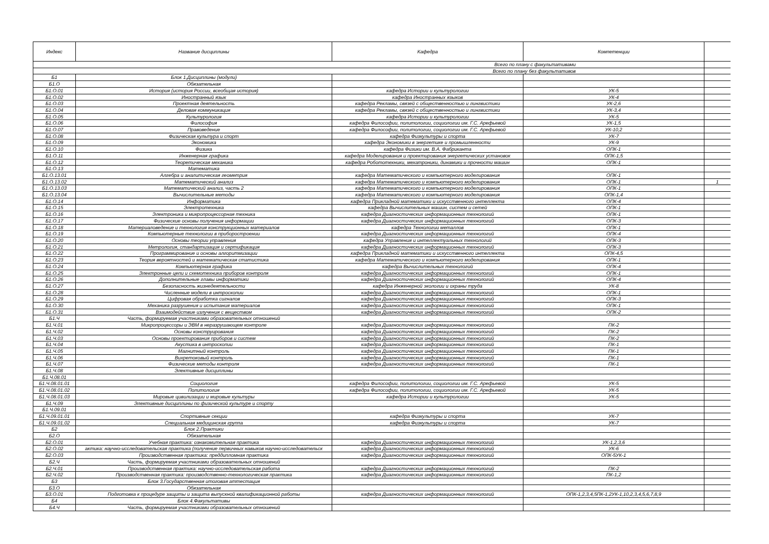| Индекс | Название дисциплины | Кафедра | Компетенции | |
| --- | --- | --- | --- | --- |
| Всего по плану с факультативами | | | | |
| Всего по плану без факультативов | | | | |
| Б1 | Блок 1.Дисциплины (модули) | | | |
| Б1.О | Обязательная | | | |
| Б1.О.01 | История (история России, всеобщая история) | кафедра Истории и культурологии | УК-5 | |
| Б1.О.02 | Иностранный язык | кафедра Иностранных языков | УК-4 | |
| Б1.О.03 | Проектная деятельность | кафедра Рекламы, связей с общественностью и лингвистики | УК-2,6 | |
| Б1.О.04 | Деловая коммуникация | кафедра Рекламы, связей с общественностью и лингвистики | УК-3,4 | |
| Б1.О.05 | Культурология | кафедра Истории и культурологии | УК-5 | |
| Б1.О.06 | Философия | кафедра Философии, политологии, социологии им. Г.С. Арефьевой | УК-1,5 | |
| Б1.О.07 | Правоведение | кафедра Философии, политологии, социологии им. Г.С. Арефьевой | УК-10,2 | |
| Б1.О.08 | Физическая культура и спорт | кафедра Физкультуры и спорта | УК-7 | |
| Б1.О.09 | Экономика | кафедра Экономики в энергетике и промышленности | УК-9 | |
| Б1.О.10 | Физика | кафедра Физики им. В.А. Фабриканта | ОПК-1 | |
| Б1.О.11 | Инженерная графика | кафедра Моделирования и проектирования энергетических установок | ОПК-1,5 | |
| Б1.О.12 | Теоретическая механика | кафедра Робототехники, мехатроники, динамики и прочности машин | ОПК-1 | |
| Б1.О.13 | Математика | | | |
| Б1.О.13.01 | Алгебра и аналитическая геометрия | кафедра Математического и компьютерного моделирования | ОПК-1 | |
| Б1.О.13.02 | Математический анализ | кафедра Математического и компьютерного моделирования | ОПК-1 | 1 |
| Б1.О.13.03 | Математический анализ, часть 2 | кафедра Математического и компьютерного моделирования | ОПК-1 | |
| Б1.О.13.04 | Вычислительные методы | кафедра Математического и компьютерного моделирования | ОПК-1,4 | |
| Б1.О.14 | Информатика | кафедра Прикладной математики и искусственного интеллекта | ОПК-4 | |
| Б1.О.15 | Электротехника | кафедра Вычислительных машин, систем и сетей | ОПК-1 | |
| Б1.О.16 | Электроника и микропроцессорная техника | кафедра Диагностических информационных технологий | ОПК-1 | |
| Б1.О.17 | Физические основы получения информации | кафедра Диагностических информационных технологий | ОПК-3 | |
| Б1.О.18 | Материаловедение и технология конструкционных материалов | кафедра Технологии металлов | ОПК-1 | |
| Б1.О.19 | Компьютерные технологии в приборостроении | кафедра Диагностических информационных технологий | ОПК-4 | |
| Б1.О.20 | Основы теории управления | кафедра Управления и интеллектуальных технологий | ОПК-3 | |
| Б1.О.21 | Метрология, стандартизация и сертификация | кафедра Диагностических информационных технологий | ОПК-3 | |
| Б1.О.22 | Программирование и основы алгоритмизации | кафедра Прикладной математики и искусственного интеллекта | ОПК-4,5 | |
| Б1.О.23 | Теория вероятностей и математическая статистика | кафедра Математического и компьютерного моделирования | ОПК-1 | |
| Б1.О.24 | Компьютерная графика | кафедра Вычислительных технологий | ОПК-4 | |
| Б1.О.25 | Электронные цепи и схемотехника приборов контроля | кафедра Диагностических информационных технологий | ОПК-1 | |
| Б1.О.26 | Дополнительные главы информатики | кафедра Диагностических информационных технологий | ОПК-4 | |
| Б1.О.27 | Безопасность жизнедеятельности | кафедра Инженерной экологии и охраны труда | УК-8 | |
| Б1.О.28 | Численные модели в интроскопии | кафедра Диагностических информационных технологий | ОПК-1 | |
| Б1.О.29 | Цифровая обработка сигналов | кафедра Диагностических информационных технологий | ОПК-3 | |
| Б1.О.30 | Механика разрушения и испытания материалов | кафедра Диагностических информационных технологий | ОПК-1 | |
| Б1.О.31 | Взаимодействие излучения с веществом | кафедра Диагностических информационных технологий | ОПК-2 | |
| Б1.Ч | Часть, формируемая участниками образовательных отношений | | | |
| Б1.Ч.01 | Микропроцессоры и ЭВМ в неразрушающем контроле | кафедра Диагностических информационных технологий | ПК-2 | |
| Б1.Ч.02 | Основы конструирования | кафедра Диагностических информационных технологий | ПК-2 | |
| Б1.Ч.03 | Основы проектирования приборов и систем | кафедра Диагностических информационных технологий | ПК-2 | |
| Б1.Ч.04 | Акустика в интроскопии | кафедра Диагностических информационных технологий | ПК-1 | |
| Б1.Ч.05 | Магнитный контроль | кафедра Диагностических информационных технологий | ПК-1 | |
| Б1.Ч.06 | Вихретоковый контроль | кафедра Диагностических информационных технологий | ПК-1 | |
| Б1.Ч.07 | Физические методы контроля | кафедра Диагностических информационных технологий | ПК-1 | |
| Б1.Ч.08 | Элективные дисциплины | | | |
| Б1.Ч.08.01 | | | | |
| Б1.Ч.08.01.01 | Социология | кафедра Философии, политологии, социологии им. Г.С. Арефьевой | УК-5 | |
| Б1.Ч.08.01.02 | Политология | кафедра Философии, политологии, социологии им. Г.С. Арефьевой | УК-5 | |
| Б1.Ч.08.01.03 | Мировые цивилизации и мировые культуры | кафедра Истории и культурологии | УК-5 | |
| Б1.Ч.09 | Элективные дисциплины по физической культуре и спорту | | | |
| Б1.Ч.09.01 | | | | |
| Б1.Ч.09.01.01 | Спортивные секции | кафедра Физкультуры и спорта | УК-7 | |
| Б1.Ч.09.01.02 | Специальная медицинская группа | кафедра Физкультуры и спорта | УК-7 | |
| Б2 | Блок 2.Практики | | | |
| Б2.О | Обязательная | | | |
| Б2.О.01 | Учебная практика: ознакомительная практика | кафедра Диагностических информационных технологий | УК-1,2,3,6 | |
| Б2.О.02 | актика: научно-исследовательская практика (получение первичных навыков научно-исследовательск | кафедра Диагностических информационных технологий | УК-6 | |
| Б2.О.03 | Производственная практика: преддипломная практика | кафедра Диагностических информационных технологий | ОПК-5УК-1 | |
| Б2.Ч | Часть, формируемая участниками образовательных отношений | | | |
| Б2.Ч.01 | Производственная практика: научно-исследовательская работа | кафедра Диагностических информационных технологий | ПК-2 | |
| Б2.Ч.02 | Производственная практика: производственно-технологическая практика | кафедра Диагностических информационных технологий | ПК-1,2 | |
| Б3 | Блок 3.Государственная итоговая аттестация | | | |
| Б3.О | Обязательная | | | |
| Б3.О.01 | Подготовка к процедуре защиты и защита выпускной квалификационной работы | кафедра Диагностических информационных технологий | ОПК-1,2,3,4,5ПК-1,2УК-1,10,2,3,4,5,6,7,8,9 | |
| Б4 | Блок 4.Факультативы | | | |
| Б4.Ч | Часть, формируемая участниками образовательных отношений | | | |